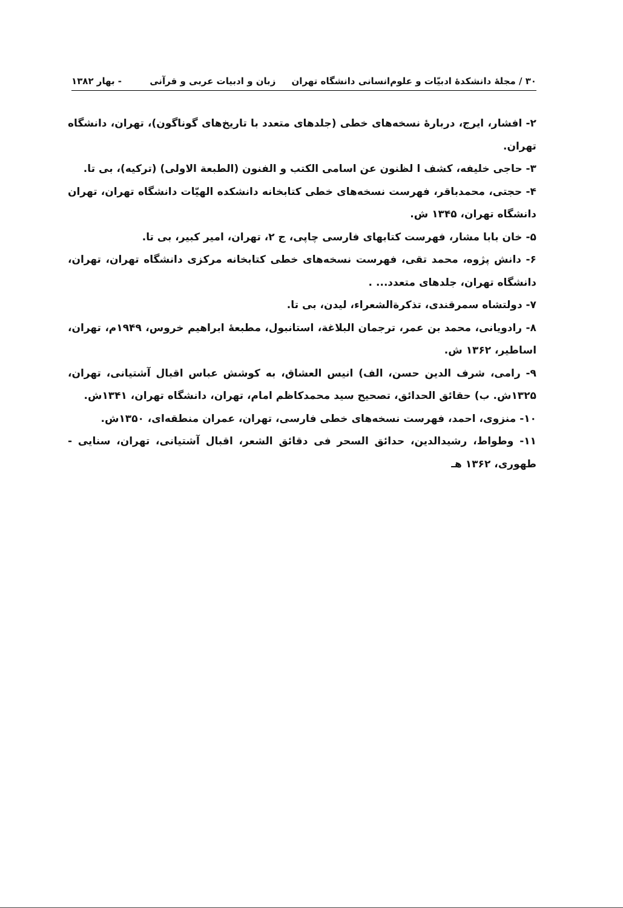۳۰ / مجلهٔ دانشکدهٔ ادبیّات و علوم‌انسانی دانشگاه تهران زبان و ادبیات عربی و قرآنی - بهار ۱۳۸۲
۲- افشار، ایرج، دربارهٔ نسخه‌های خطی (جلدهای متعدد با تاریخ‌های گوناگون)، تهران، دانشگاه تهران.
۳- حاجی خلیفه، کشف ا لظنون عن اسامی الکتب و الفنون (الطبعة الاولی) (ترکیه)، بی تا.
۴- حجتی، محمدباقر، فهرست نسخه‌های خطی کتابخانه دانشکده الهیّات دانشگاه تهران، تهران دانشگاه تهران، ۱۳۴۵ ش.
۵- خان بابا مشار، فهرست کتابهای فارسی چاپی، ج ۲، تهران، امیر کبیر، بی تا.
۶- دانش پژوه، محمد تقی، فهرست نسخه‌های خطی کتابخانه مرکزی دانشگاه تهران، تهران، دانشگاه تهران، جلدهای متعدد... .
۷- دولتشاه سمرقندی، تذکرة‌الشعراء، لیدن، بی تا.
۸- رادویانی، محمد بن عمر، ترجمان البلاغة، استانبول، مطبعهٔ ابراهیم خروس، ۱۹۴۹م، تهران، اساطیر، ۱۳۶۲ ش.
۹- رامی، شرف الدین حسن، الف) انیس العشاق، به کوشش عباس اقبال آشتیانی، تهران، ۱۳۲۵ش. ب) حقائق الحدائق، تصحیح سید محمدکاظم امام، تهران، دانشگاه تهران، ۱۳۴۱ش.
۱۰- منزوی، احمد، فهرست نسخه‌های خطی فارسی، تهران، عمران منطقه‌ای، ۱۳۵۰ش.
۱۱- وطواط، رشیدالدین، حدائق السحر فی دقائق الشعر، اقبال آشتیانی، تهران، سنایی - طهوری، ۱۳۶۲ هـ